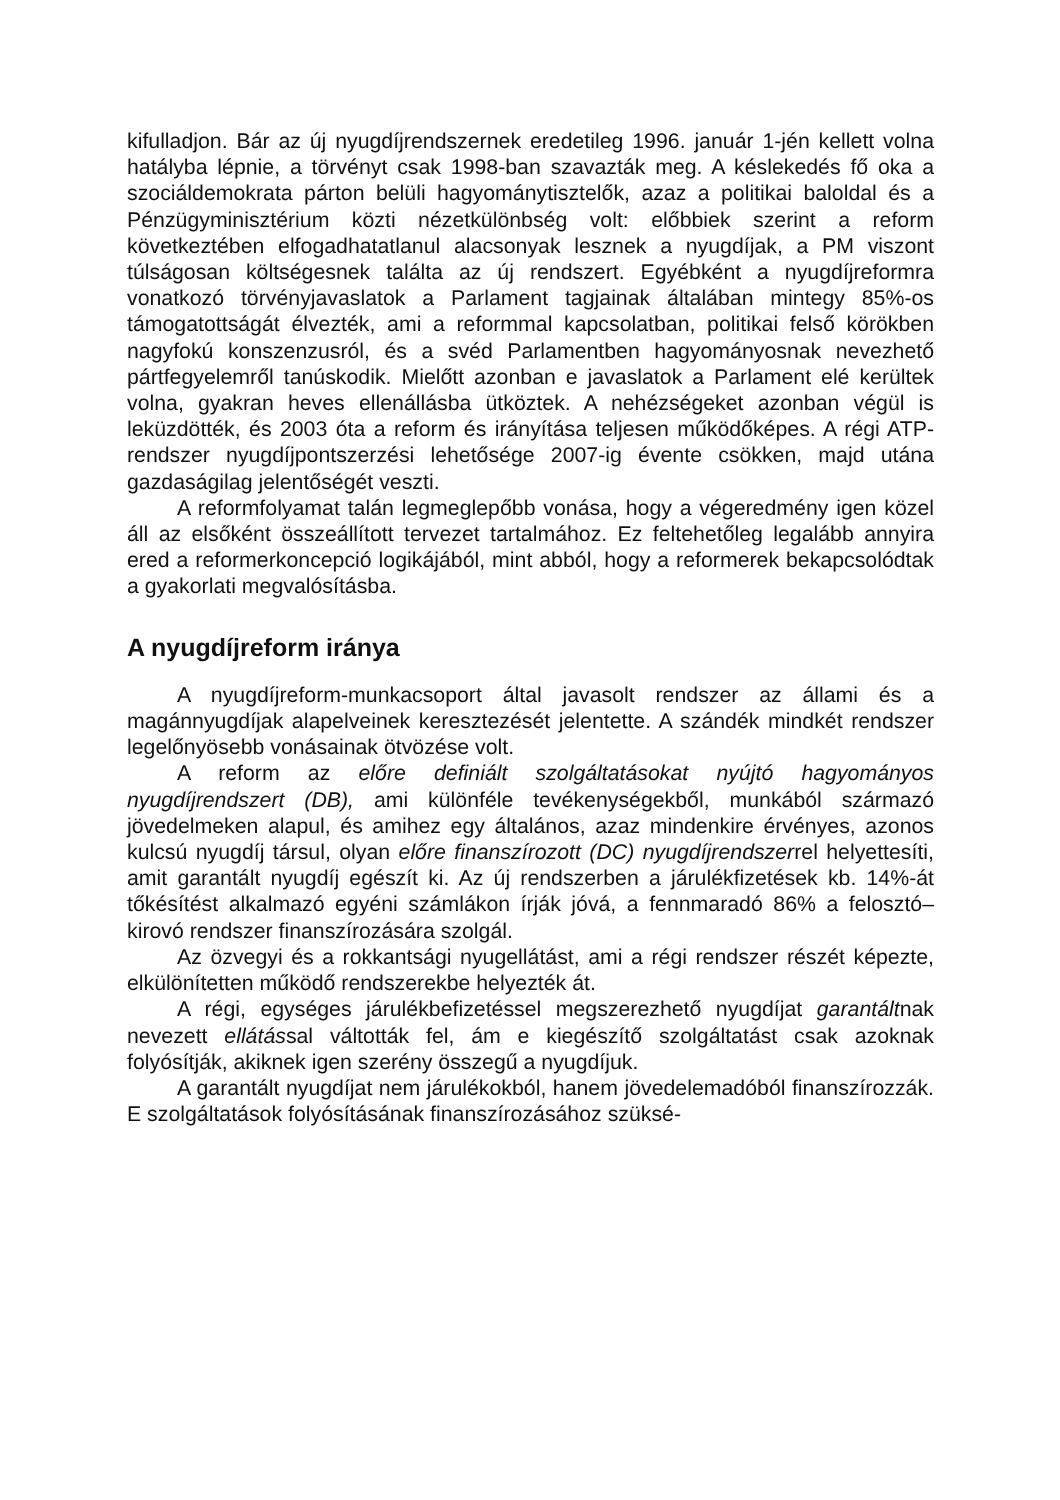kifulladjon. Bár az új nyugdíjrendszernek eredetileg 1996. január 1-jén kellett volna hatályba lépnie, a törvényt csak 1998-ban szavazták meg. A késlekedés fő oka a szociáldemokrata párton belüli hagyománytisztelők, azaz a politikai baloldal és a Pénzügyminisztérium közti nézetkülönbség volt: előbbiek szerint a reform következtében elfogadhatatlanul alacso­nyak lesznek a nyugdíjak, a PM viszont túlságosan költségesnek találta az új rendszert. Egyébként a nyugdíjreformra vonatkozó törvényjavaslat­ok a Parlament tagjainak általában mintegy 85%-os támogatottságát él­vezték, ami a reformmal kapcsolatban, politikai felső körökben nagyfokú konszenzusról, és a svéd Parlamentben hagyományosnak nevezhető pártfegyelemről tanúskodik. Mielőtt azonban e javaslatok a Parlament elé kerültek volna, gyakran heves ellenállásba ütköztek. A nehézségeket azonban végül is leküzdötték, és 2003 óta a reform és irányítása teljesen működőképes. A régi ATP-rendszer nyugdíjpontszerzési lehetősége 2007-ig évente csökken, majd utána gazdaságilag jelentőségét veszti.
A reformfolyamat talán legmeglepőbb vonása, hogy a végeredmény igen közel áll az elsőként összeállított tervezet tartalmához. Ez feltehető­leg legalább annyira ered a reformerkoncepció logikájából, mint abból, hogy a reformerek bekapcsolódtak a gyakorlati megvalósításba.
A nyugdíjreform iránya
A nyugdíjreform-munkacsoport által javasolt rendszer az állami és a magánnyugdíjak alapelveinek keresztezését jelentette. A szándék mind­két rendszer legelőnyösebb vonásainak ötvözése volt.
A reform az előre definiált szolgáltatásokat nyújtó hagyományos nyugdíjrendszert (DB), ami különféle tevékenységekből, munkából szár­mazó jövedelmeken alapul, és amihez egy általános, azaz mindenkire érvényes, azonos kulcsú nyugdíj társul, olyan előre finanszírozott (DC) nyugdíjrendszerrel helyettesíti, amit garantált nyugdíj egészít ki. Az új rendszerben a járulékfizetések kb. 14%-át tőkésítést alkalmazó egyéni számlákon írják jóvá, a fennmaradó 86% a felosztó–kirovó rendszer fi­nanszírozására szolgál.
Az özvegyi és a rokkantsági nyugellátást, ami a régi rendszer részét képezte, elkülönítetten működő rendszerekbe helyezték át.
A régi, egységes járulékbefizetéssel megszerezhető nyugdíjat ga­rantáltnak nevezett ellátással váltották fel, ám e kiegészítő szolgáltatást csak azoknak folyósítják, akiknek igen szerény összegű a nyugdíjuk.
A garantált nyugdíjat nem járulékokból, hanem jövedelemadóból fi­nanszírozzák. E szolgáltatások folyósításának finanszírozásához szüksé-